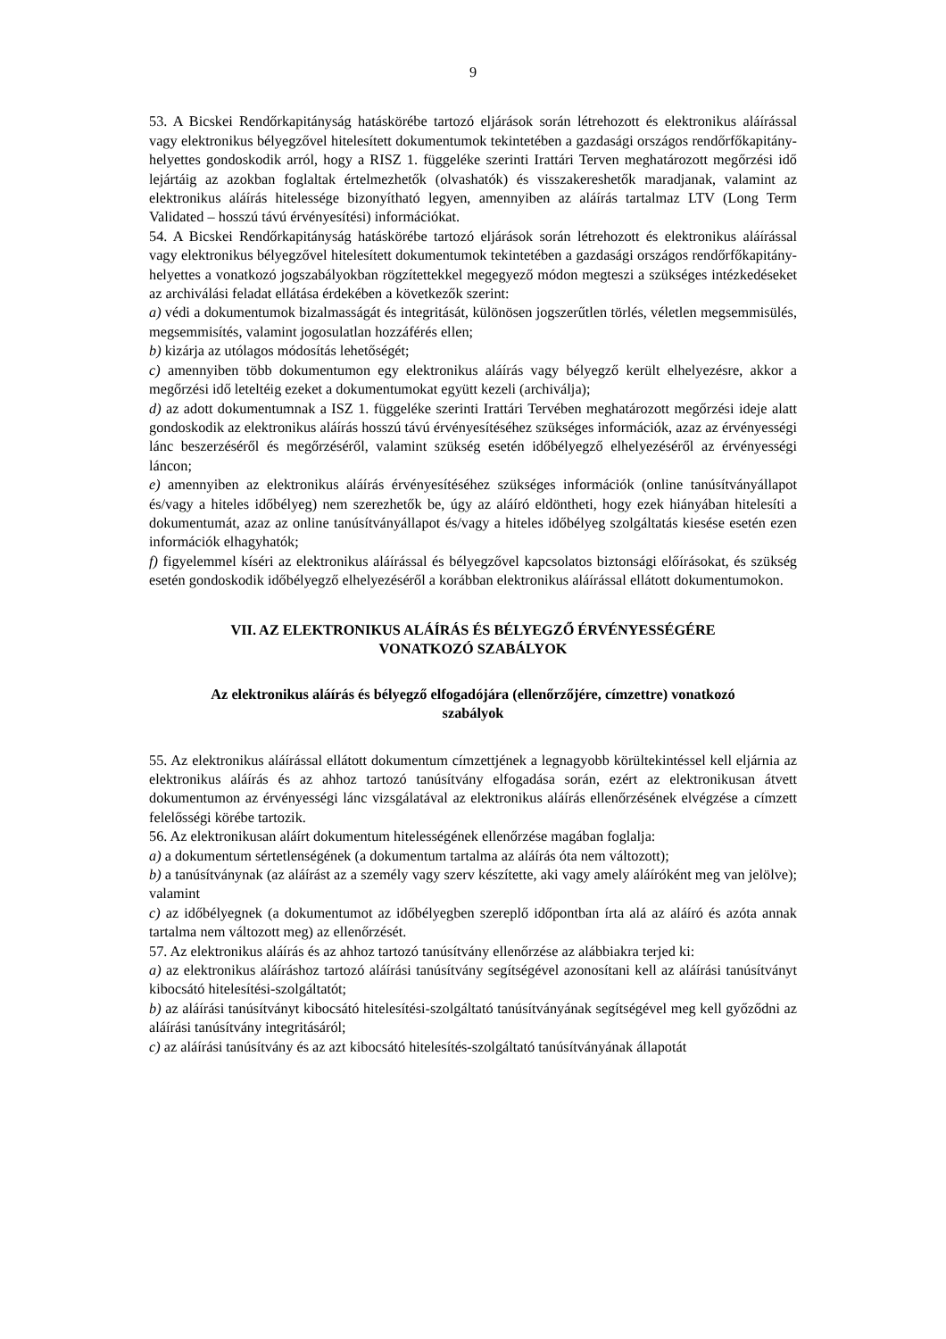9
53. A Bicskei Rendőrkapitányság hatáskörébe tartozó eljárások során létrehozott és elektronikus aláírással vagy elektronikus bélyegzővel hitelesített dokumentumok tekintetében a gazdasági országos rendőrfőkapitány-helyettes gondoskodik arról, hogy a RISZ 1. függeléke szerinti Irattári Terven meghatározott megőrzési idő lejártáig az azokban foglaltak értelmezhetők (olvashatók) és visszakereshetők maradjanak, valamint az elektronikus aláírás hitelessége bizonyítható legyen, amennyiben az aláírás tartalmaz LTV (Long Term Validated – hosszú távú érvényesítési) információkat.
54. A Bicskei Rendőrkapitányság hatáskörébe tartozó eljárások során létrehozott és elektronikus aláírással vagy elektronikus bélyegzővel hitelesített dokumentumok tekintetében a gazdasági országos rendőrfőkapitány-helyettes a vonatkozó jogszabályokban rögzítettekkel megegyező módon megteszi a szükséges intézkedéseket az archiválási feladat ellátása érdekében a következők szerint:
a) védi a dokumentumok bizalmasságát és integritását, különösen jogszerűtlen törlés, véletlen megsemmisülés, megsemmisítés, valamint jogosulatlan hozzáférés ellen;
b) kizárja az utólagos módosítás lehetőségét;
c) amennyiben több dokumentumon egy elektronikus aláírás vagy bélyegző került elhelyezésre, akkor a megőrzési idő leteltéig ezeket a dokumentumokat együtt kezeli (archiválja);
d) az adott dokumentumnak a ISZ 1. függeléke szerinti Irattári Tervében meghatározott megőrzési ideje alatt gondoskodik az elektronikus aláírás hosszú távú érvényesítéséhez szükséges információk, azaz az érvényességi lánc beszerzéséről és megőrzéséről, valamint szükség esetén időbélyegző elhelyezéséről az érvényességi láncon;
e) amennyiben az elektronikus aláírás érvényesítéséhez szükséges információk (online tanúsítványállapot és/vagy a hiteles időbélyeg) nem szerezhetők be, úgy az aláíró eldöntheti, hogy ezek hiányában hitelesíti a dokumentumát, azaz az online tanúsítványállapot és/vagy a hiteles időbélyeg szolgáltatás kiesése esetén ezen információk elhagyhatók;
f) figyelemmel kíséri az elektronikus aláírással és bélyegzővel kapcsolatos biztonsági előírásokat, és szükség esetén gondoskodik időbélyegző elhelyezéséről a korábban elektronikus aláírással ellátott dokumentumokon.
VII. AZ ELEKTRONIKUS ALÁÍRÁS ÉS BÉLYEGZŐ ÉRVÉNYESSÉGÉRE
VONATKOZÓ SZABÁLYOK
Az elektronikus aláírás és bélyegző elfogadójára (ellenőrzőjére, címzettre) vonatkozó
szabályok
55. Az elektronikus aláírással ellátott dokumentum címzettjének a legnagyobb körültekintéssel kell eljárnia az elektronikus aláírás és az ahhoz tartozó tanúsítvány elfogadása során, ezért az elektronikusan átvett dokumentumon az érvényességi lánc vizsgálatával az elektronikus aláírás ellenőrzésének elvégzése a címzett felelősségi körébe tartozik.
56. Az elektronikusan aláírt dokumentum hitelességének ellenőrzése magában foglalja:
a) a dokumentum sértetlenségének (a dokumentum tartalma az aláírás óta nem változott);
b) a tanúsítványnak (az aláírást az a személy vagy szerv készítette, aki vagy amely aláíróként meg van jelölve); valamint
c) az időbélyegnek (a dokumentumot az időbélyegben szereplő időpontban írta alá az aláíró és azóta annak tartalma nem változott meg) az ellenőrzését.
57. Az elektronikus aláírás és az ahhoz tartozó tanúsítvány ellenőrzése az alábbiakra terjed ki:
a) az elektronikus aláíráshoz tartozó aláírási tanúsítvány segítségével azonosítani kell az aláírási tanúsítványt kibocsátó hitelesítési-szolgáltatót;
b) az aláírási tanúsítványt kibocsátó hitelesítési-szolgáltató tanúsítványának segítségével meg kell győződni az aláírási tanúsítvány integritásáról;
c) az aláírási tanúsítvány és az azt kibocsátó hitelesítés-szolgáltató tanúsítványának állapotát